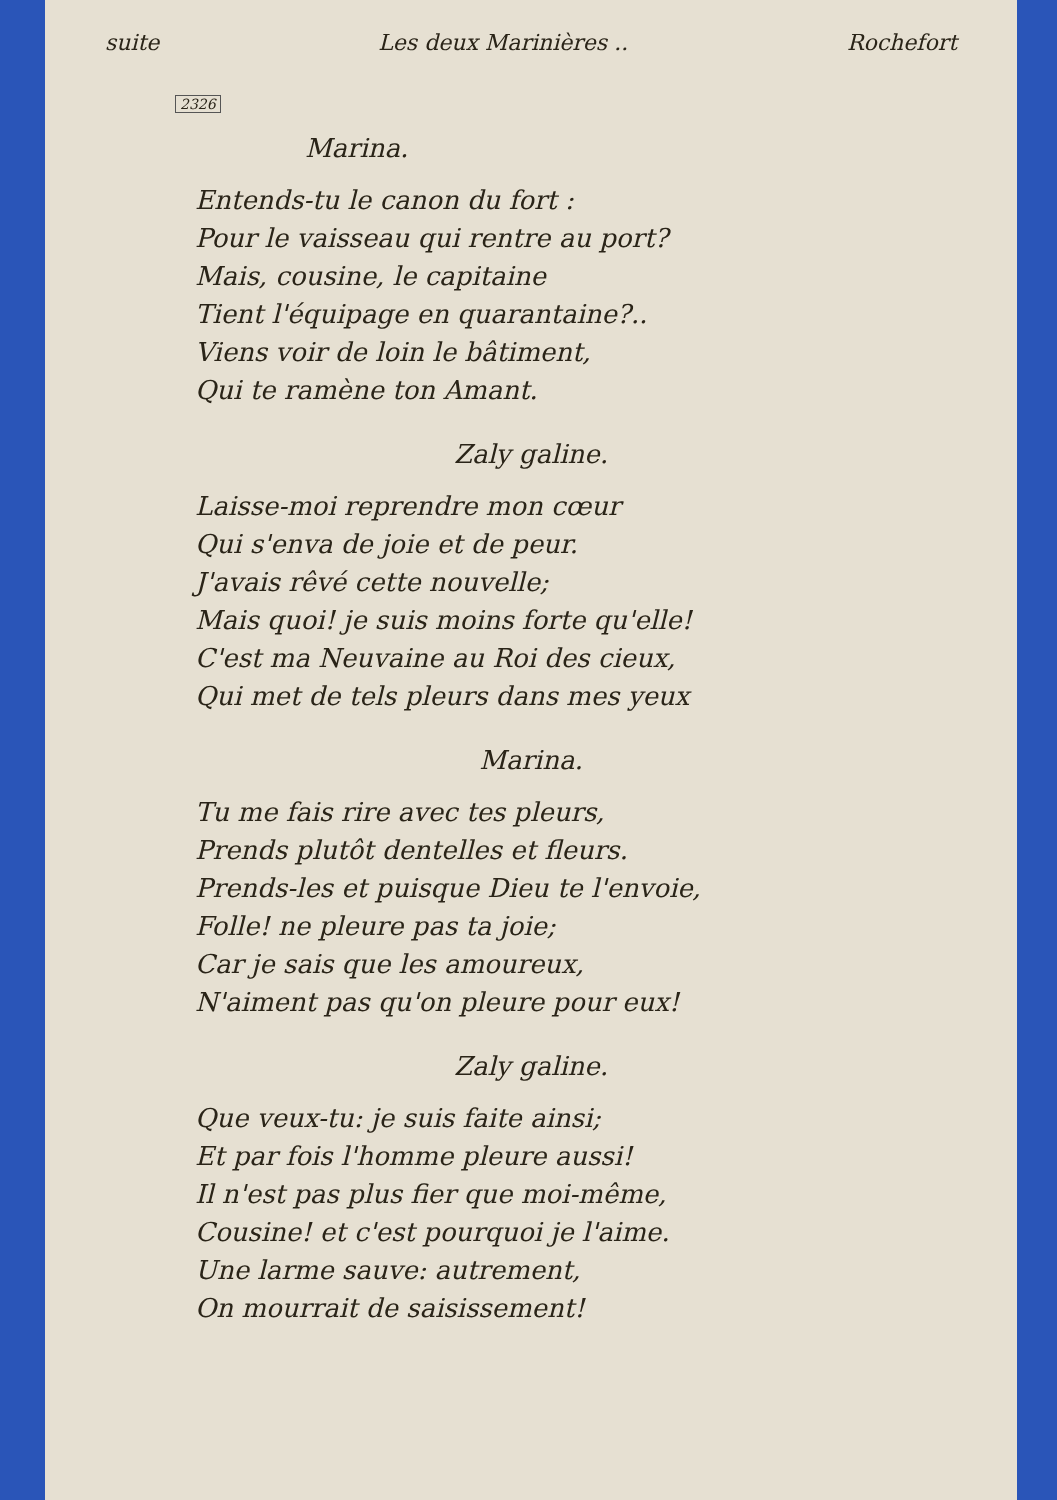suite Les deux Marinières .. Rochefort
2326
Marina.
Entends-tu le canon du fort :
Pour le vaisseau qui rentre au port?
Mais, cousine, le capitaine
Tient l'équipage en quarantaine?..
Viens voir de loin le bâtiment,
Qui te ramène ton Amant.
Zaly galine.
Laisse-moi reprendre mon cœur
Qui s'enva de joie et de peur.
J'avais rêvé cette nouvelle;
Mais quoi! je suis moins forte qu'elle!
C'est ma Neuvaine au Roi des cieux,
Qui met de tels pleurs dans mes yeux
Marina.
Tu me fais rire avec tes pleurs,
Prends plutôt dentelles et fleurs.
Prends-les et puisque Dieu te l'envoie,
Folle! ne pleure pas ta joie;
Car je sais que les amoureux,
N'aiment pas qu'on pleure pour eux!
Zaly galine.
Que veux-tu: je suis faite ainsi;
Et par fois l'homme pleure aussi!
Il n'est pas plus fier que moi-même,
Cousine! et c'est pourquoi je l'aime.
Une larme sauve: autrement,
On mourrait de saisissement!